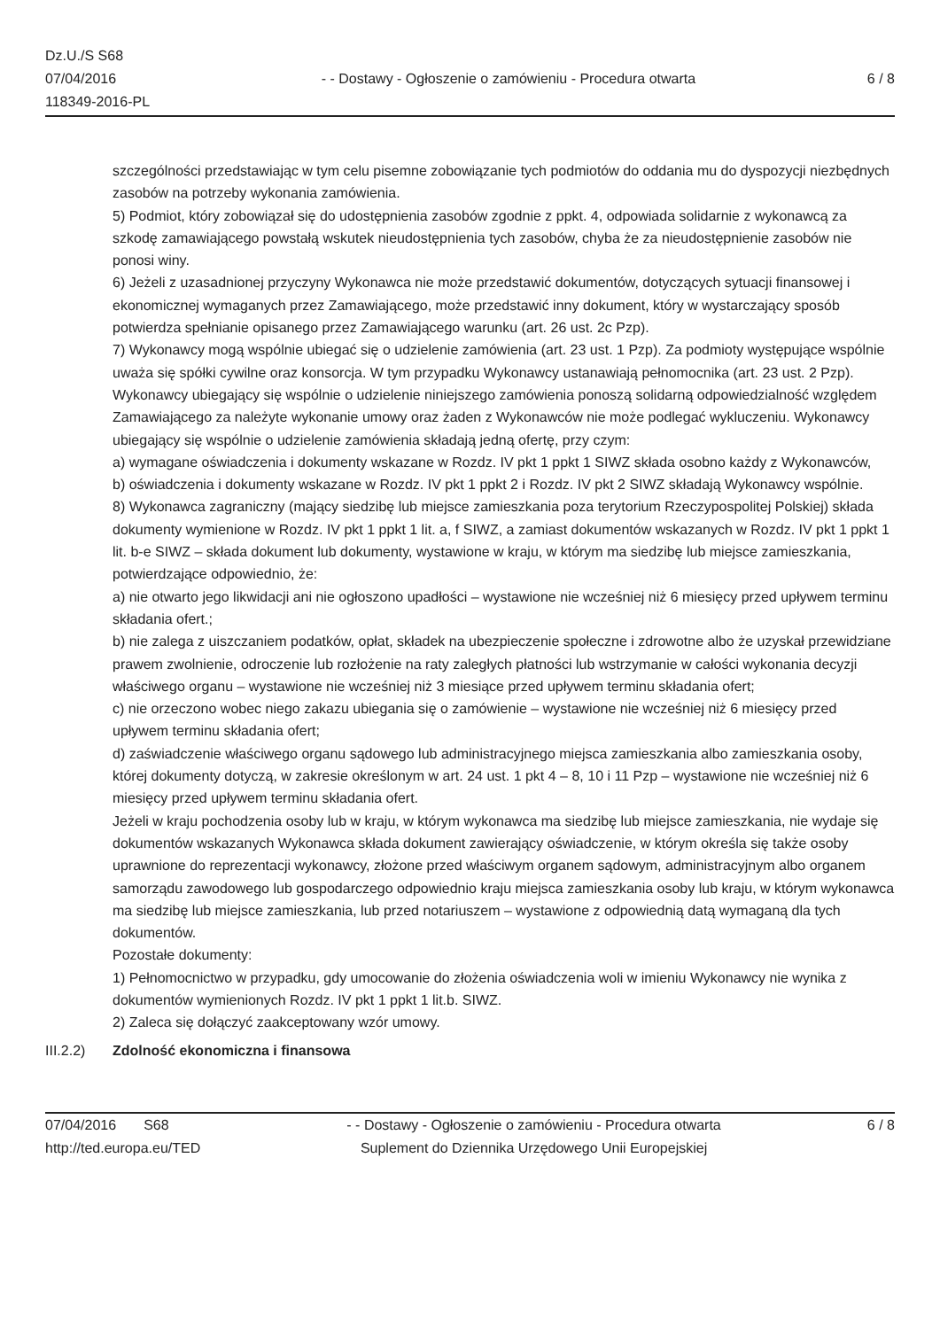Dz.U./S S68
07/04/2016
118349-2016-PL
- - Dostawy - Ogłoszenie o zamówieniu - Procedura otwarta
6 / 8
szczególności przedstawiając w tym celu pisemne zobowiązanie tych podmiotów do oddania mu do dyspozycji niezbędnych zasobów na potrzeby wykonania zamówienia.
5) Podmiot, który zobowiązał się do udostępnienia zasobów zgodnie z ppkt. 4, odpowiada solidarnie z wykonawcą za szkodę zamawiającego powstałą wskutek nieudostępnienia tych zasobów, chyba że za nieudostępnienie zasobów nie ponosi winy.
6) Jeżeli z uzasadnionej przyczyny Wykonawca nie może przedstawić dokumentów, dotyczących sytuacji finansowej i ekonomicznej wymaganych przez Zamawiającego, może przedstawić inny dokument, który w wystarczający sposób potwierdza spełnianie opisanego przez Zamawiającego warunku (art. 26 ust. 2c Pzp).
7) Wykonawcy mogą wspólnie ubiegać się o udzielenie zamówienia (art. 23 ust. 1 Pzp). Za podmioty występujące wspólnie uważa się spółki cywilne oraz konsorcja. W tym przypadku Wykonawcy ustanawiają pełnomocnika (art. 23 ust. 2 Pzp). Wykonawcy ubiegający się wspólnie o udzielenie niniejszego zamówienia ponoszą solidarną odpowiedzialność względem Zamawiającego za należyte wykonanie umowy oraz żaden z Wykonawców nie może podlegać wykluczeniu. Wykonawcy ubiegający się wspólnie o udzielenie zamówienia składają jedną ofertę, przy czym:
a) wymagane oświadczenia i dokumenty wskazane w Rozdz. IV pkt 1 ppkt 1 SIWZ składa osobno każdy z Wykonawców,
b) oświadczenia i dokumenty wskazane w Rozdz. IV pkt 1 ppkt 2 i Rozdz. IV pkt 2 SIWZ składają Wykonawcy wspólnie.
8) Wykonawca zagraniczny (mający siedzibę lub miejsce zamieszkania poza terytorium Rzeczypospolitej Polskiej) składa dokumenty wymienione w Rozdz. IV pkt 1 ppkt 1 lit. a, f SIWZ, a zamiast dokumentów wskazanych w Rozdz. IV pkt 1 ppkt 1 lit. b-e SIWZ – składa dokument lub dokumenty, wystawione w kraju, w którym ma siedzibę lub miejsce zamieszkania, potwierdzające odpowiednio, że:
a) nie otwarto jego likwidacji ani nie ogłoszono upadłości – wystawione nie wcześniej niż 6 miesięcy przed upływem terminu składania ofert.;
b) nie zalega z uiszczaniem podatków, opłat, składek na ubezpieczenie społeczne i zdrowotne albo że uzyskał przewidziane prawem zwolnienie, odroczenie lub rozłożenie na raty zaległych płatności lub wstrzymanie w całości wykonania decyzji właściwego organu – wystawione nie wcześniej niż 3 miesiące przed upływem terminu składania ofert;
c) nie orzeczono wobec niego zakazu ubiegania się o zamówienie – wystawione nie wcześniej niż 6 miesięcy przed upływem terminu składania ofert;
d) zaświadczenie właściwego organu sądowego lub administracyjnego miejsca zamieszkania albo zamieszkania osoby, której dokumenty dotyczą, w zakresie określonym w art. 24 ust. 1 pkt 4 – 8, 10 i 11 Pzp – wystawione nie wcześniej niż 6 miesięcy przed upływem terminu składania ofert.
Jeżeli w kraju pochodzenia osoby lub w kraju, w którym wykonawca ma siedzibę lub miejsce zamieszkania, nie wydaje się dokumentów wskazanych Wykonawca składa dokument zawierający oświadczenie, w którym określa się także osoby uprawnione do reprezentacji wykonawcy, złożone przed właściwym organem sądowym, administracyjnym albo organem samorządu zawodowego lub gospodarczego odpowiednio kraju miejsca zamieszkania osoby lub kraju, w którym wykonawca ma siedzibę lub miejsce zamieszkania, lub przed notariuszem – wystawione z odpowiednią datą wymaganą dla tych dokumentów.
Pozostałe dokumenty:
1) Pełnomocnictwo w przypadku, gdy umocowanie do złożenia oświadczenia woli w imieniu Wykonawcy nie wynika z dokumentów wymienionych Rozdz. IV pkt 1 ppkt 1 lit.b. SIWZ.
2) Zaleca się dołączyć zaakceptowany wzór umowy.
III.2.2)
Zdolność ekonomiczna i finansowa
07/04/2016 S68
http://ted.europa.eu/TED
- - Dostawy - Ogłoszenie o zamówieniu - Procedura otwarta
Suplement do Dziennika Urzędowego Unii Europejskiej
6 / 8